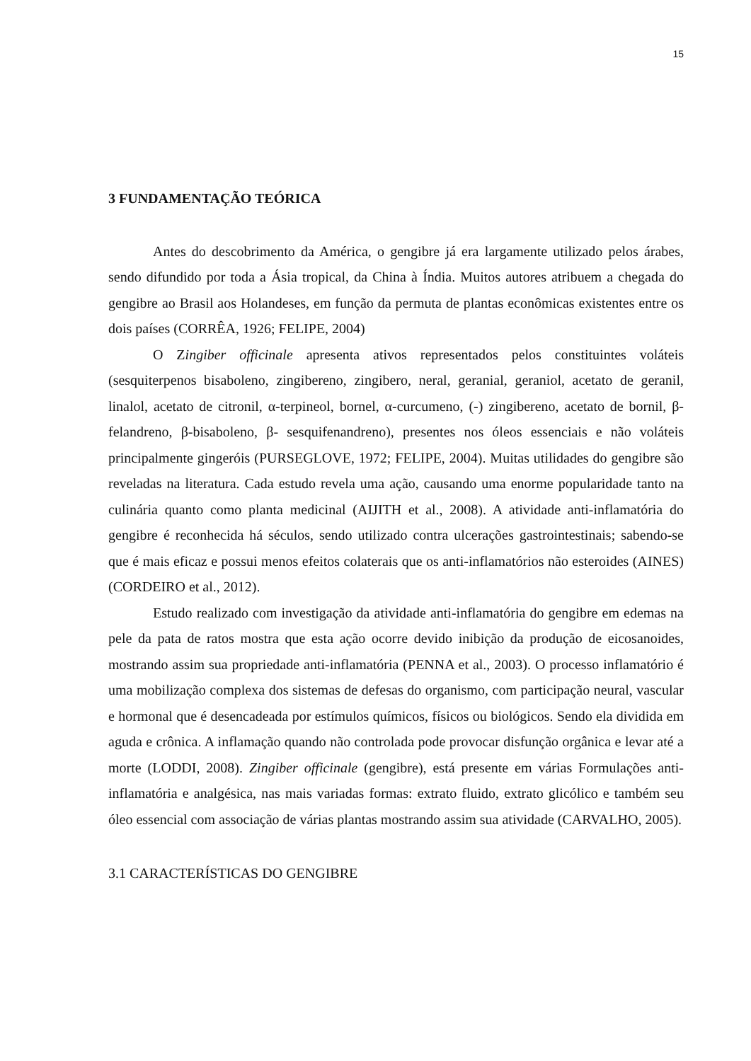15
3 FUNDAMENTAÇÃO TEÓRICA
Antes do descobrimento da América, o gengibre já era largamente utilizado pelos árabes, sendo difundido por toda a Ásia tropical, da China à Índia. Muitos autores atribuem a chegada do gengibre ao Brasil aos Holandeses, em função da permuta de plantas econômicas existentes entre os dois países (CORRÊA, 1926; FELIPE, 2004)
O Zingiber officinale apresenta ativos representados pelos constituintes voláteis (sesquiterpenos bisaboleno, zingibereno, zingibero, neral, geranial, geraniol, acetato de geranil, linalol, acetato de citronil, α-terpineol, bornel, α-curcumeno, (-) zingibereno, acetato de bornil, β-felandreno, β-bisaboleno, β- sesquifenandreno), presentes nos óleos essenciais e não voláteis principalmente gingeróis (PURSEGLOVE, 1972; FELIPE, 2004). Muitas utilidades do gengibre são reveladas na literatura. Cada estudo revela uma ação, causando uma enorme popularidade tanto na culinária quanto como planta medicinal (AIJITH et al., 2008). A atividade anti-inflamatória do gengibre é reconhecida há séculos, sendo utilizado contra ulcerações gastrointestinais; sabendo-se que é mais eficaz e possui menos efeitos colaterais que os anti-inflamatórios não esteroides (AINES) (CORDEIRO et al., 2012).
Estudo realizado com investigação da atividade anti-inflamatória do gengibre em edemas na pele da pata de ratos mostra que esta ação ocorre devido inibição da produção de eicosanoides, mostrando assim sua propriedade anti-inflamatória (PENNA et al., 2003). O processo inflamatório é uma mobilização complexa dos sistemas de defesas do organismo, com participação neural, vascular e hormonal que é desencadeada por estímulos químicos, físicos ou biológicos. Sendo ela dividida em aguda e crônica. A inflamação quando não controlada pode provocar disfunção orgânica e levar até a morte (LODDI, 2008). Zingiber officinale (gengibre), está presente em várias Formulações anti-inflamatória e analgésica, nas mais variadas formas: extrato fluido, extrato glicólico e também seu óleo essencial com associação de várias plantas mostrando assim sua atividade (CARVALHO, 2005).
3.1 CARACTERÍSTICAS DO GENGIBRE